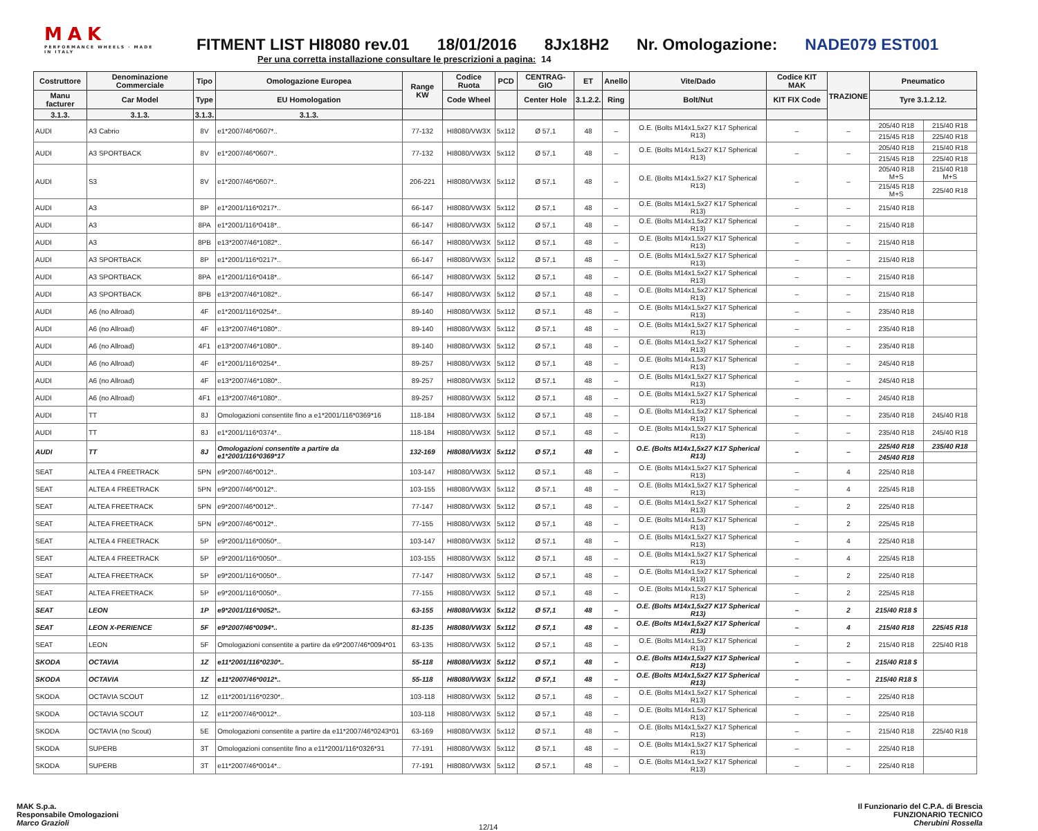MAK
PERFORMANCE WHEELS · MADE IN ITALY
FITMENT LIST HI8080 rev.01 18/01/2016 8Jx18H2 Nr. Omologazione: NADE079 EST001
Per una corretta installazione consultare le prescrizioni a pagina: 14
| Costruttore | Denominazione Commerciale | Tipo | Omologazione Europea | Range KW | Codice Ruota | PCD | CENTRAG-GIO | ET | Anello | Vite/Dado | Codice KIT MAK | TRAZIONE | Pneumatico | |
| --- | --- | --- | --- | --- | --- | --- | --- | --- | --- | --- | --- | --- | --- | --- |
| Manu facturer | Car Model | Type | EU Homologation | | Code Wheel | | Center Hole | 3.1.2.2. | Ring | Bolt/Nut | KIT FIX Code | | Tyre 3.1.2.12. | |
| 3.1.3. | 3.1.3. | 3.1.3. | 3.1.3. | | | | | | | | | | | |
| AUDI | A3 Cabrio | 8V | e1*2007/46*0607*.. | 77-132 | HI8080/VW3X | 5x112 | Ø 57,1 | 48 | – | O.E. (Bolts M14x1,5x27 K17 Spherical R13) | – | – | 205/40 R18 | 215/40 R18 |
| | | | | | | | | | | | | | 215/45 R18 | 225/40 R18 |
| AUDI | A3 SPORTBACK | 8V | e1*2007/46*0607*.. | 77-132 | HI8080/VW3X | 5x112 | Ø 57,1 | 48 | – | O.E. (Bolts M14x1,5x27 K17 Spherical R13) | – | – | 205/40 R18 | 215/40 R18 |
| | | | | | | | | | | | | | 215/45 R18 | 225/40 R18 |
| AUDI | S3 | 8V | e1*2007/46*0607*.. | 206-221 | HI8080/VW3X | 5x112 | Ø 57,1 | 48 | – | O.E. (Bolts M14x1,5x27 K17 Spherical R13) | – | – | 205/40 R18 M+S | 215/40 R18 M+S |
| | | | | | | | | | | | | | 215/45 R18 M+S | 225/40 R18 |
| AUDI | A3 | 8P | e1*2001/116*0217*.. | 66-147 | HI8080/VW3X | 5x112 | Ø 57,1 | 48 | – | O.E. (Bolts M14x1,5x27 K17 Spherical R13) | – | – | 215/40 R18 | |
| AUDI | A3 | 8PA | e1*2001/116*0418*.. | 66-147 | HI8080/VW3X | 5x112 | Ø 57,1 | 48 | – | O.E. (Bolts M14x1,5x27 K17 Spherical R13) | – | – | 215/40 R18 | |
| AUDI | A3 | 8PB | e13*2007/46*1082*.. | 66-147 | HI8080/VW3X | 5x112 | Ø 57,1 | 48 | – | O.E. (Bolts M14x1,5x27 K17 Spherical R13) | – | – | 215/40 R18 | |
| AUDI | A3 SPORTBACK | 8P | e1*2001/116*0217*.. | 66-147 | HI8080/VW3X | 5x112 | Ø 57,1 | 48 | – | O.E. (Bolts M14x1,5x27 K17 Spherical R13) | – | – | 215/40 R18 | |
| AUDI | A3 SPORTBACK | 8PA | e1*2001/116*0418*.. | 66-147 | HI8080/VW3X | 5x112 | Ø 57,1 | 48 | – | O.E. (Bolts M14x1,5x27 K17 Spherical R13) | – | – | 215/40 R18 | |
| AUDI | A3 SPORTBACK | 8PB | e13*2007/46*1082*.. | 66-147 | HI8080/VW3X | 5x112 | Ø 57,1 | 48 | – | O.E. (Bolts M14x1,5x27 K17 Spherical R13) | – | – | 215/40 R18 | |
| AUDI | A6 (no Allroad) | 4F | e1*2001/116*0254*.. | 89-140 | HI8080/VW3X | 5x112 | Ø 57,1 | 48 | – | O.E. (Bolts M14x1,5x27 K17 Spherical R13) | – | – | 235/40 R18 | |
| AUDI | A6 (no Allroad) | 4F | e13*2007/46*1080*.. | 89-140 | HI8080/VW3X | 5x112 | Ø 57,1 | 48 | – | O.E. (Bolts M14x1,5x27 K17 Spherical R13) | – | – | 235/40 R18 | |
| AUDI | A6 (no Allroad) | 4F1 | e13*2007/46*1080*.. | 89-140 | HI8080/VW3X | 5x112 | Ø 57,1 | 48 | – | O.E. (Bolts M14x1,5x27 K17 Spherical R13) | – | – | 235/40 R18 | |
| AUDI | A6 (no Allroad) | 4F | e1*2001/116*0254*.. | 89-257 | HI8080/VW3X | 5x112 | Ø 57,1 | 48 | – | O.E. (Bolts M14x1,5x27 K17 Spherical R13) | – | – | 245/40 R18 | |
| AUDI | A6 (no Allroad) | 4F | e13*2007/46*1080*.. | 89-257 | HI8080/VW3X | 5x112 | Ø 57,1 | 48 | – | O.E. (Bolts M14x1,5x27 K17 Spherical R13) | – | – | 245/40 R18 | |
| AUDI | A6 (no Allroad) | 4F1 | e13*2007/46*1080*.. | 89-257 | HI8080/VW3X | 5x112 | Ø 57,1 | 48 | – | O.E. (Bolts M14x1,5x27 K17 Spherical R13) | – | – | 245/40 R18 | |
| AUDI | TT | 8J | Omologazioni consentite fino a e1*2001/116*0369*16 | 118-184 | HI8080/VW3X | 5x112 | Ø 57,1 | 48 | – | O.E. (Bolts M14x1,5x27 K17 Spherical R13) | – | – | 235/40 R18 | 245/40 R18 |
| AUDI | TT | 8J | e1*2001/116*0374*.. | 118-184 | HI8080/VW3X | 5x112 | Ø 57,1 | 48 | – | O.E. (Bolts M14x1,5x27 K17 Spherical R13) | – | – | 235/40 R18 | 245/40 R18 |
| AUDI | TT | 8J | Omologazioni consentite a partire da e1*2001/116*0369*17 | 132-169 | HI8080/VW3X | 5x112 | Ø 57,1 | 48 | – | O.E. (Bolts M14x1,5x27 K17 Spherical R13) | – | – | 225/40 R18 | 235/40 R18 |
| | | | | | | | | | | | | | 245/40 R18 | |
| SEAT | ALTEA 4 FREETRACK | 5PN | e9*2007/46*0012*.. | 103-147 | HI8080/VW3X | 5x112 | Ø 57,1 | 48 | – | O.E. (Bolts M14x1,5x27 K17 Spherical R13) | – | 4 | 225/40 R18 | |
| SEAT | ALTEA 4 FREETRACK | 5PN | e9*2007/46*0012*.. | 103-155 | HI8080/VW3X | 5x112 | Ø 57,1 | 48 | – | O.E. (Bolts M14x1,5x27 K17 Spherical R13) | – | 4 | 225/45 R18 | |
| SEAT | ALTEA FREETRACK | 5PN | e9*2007/46*0012*.. | 77-147 | HI8080/VW3X | 5x112 | Ø 57,1 | 48 | – | O.E. (Bolts M14x1,5x27 K17 Spherical R13) | – | 2 | 225/40 R18 | |
| SEAT | ALTEA FREETRACK | 5PN | e9*2007/46*0012*.. | 77-155 | HI8080/VW3X | 5x112 | Ø 57,1 | 48 | – | O.E. (Bolts M14x1,5x27 K17 Spherical R13) | – | 2 | 225/45 R18 | |
| SEAT | ALTEA 4 FREETRACK | 5P | e9*2001/116*0050*.. | 103-147 | HI8080/VW3X | 5x112 | Ø 57,1 | 48 | – | O.E. (Bolts M14x1,5x27 K17 Spherical R13) | – | 4 | 225/40 R18 | |
| SEAT | ALTEA 4 FREETRACK | 5P | e9*2001/116*0050*.. | 103-155 | HI8080/VW3X | 5x112 | Ø 57,1 | 48 | – | O.E. (Bolts M14x1,5x27 K17 Spherical R13) | – | 4 | 225/45 R18 | |
| SEAT | ALTEA FREETRACK | 5P | e9*2001/116*0050*.. | 77-147 | HI8080/VW3X | 5x112 | Ø 57,1 | 48 | – | O.E. (Bolts M14x1,5x27 K17 Spherical R13) | – | 2 | 225/40 R18 | |
| SEAT | ALTEA FREETRACK | 5P | e9*2001/116*0050*.. | 77-155 | HI8080/VW3X | 5x112 | Ø 57,1 | 48 | – | O.E. (Bolts M14x1,5x27 K17 Spherical R13) | – | 2 | 225/45 R18 | |
| SEAT | LEON | 1P | e9*2001/116*0052*.. | 63-155 | HI8080/VW3X | 5x112 | Ø 57,1 | 48 | – | O.E. (Bolts M14x1,5x27 K17 Spherical R13) | – | 2 | 215/40 R18 $ | |
| SEAT | LEON X-PERIENCE | 5F | e9*2007/46*0094*.. | 81-135 | HI8080/VW3X | 5x112 | Ø 57,1 | 48 | – | O.E. (Bolts M14x1,5x27 K17 Spherical R13) | – | 4 | 215/40 R18 | 225/45 R18 |
| SEAT | LEON | 5F | Omologazioni consentite a partire da e9*2007/46*0094*01 | 63-135 | HI8080/VW3X | 5x112 | Ø 57,1 | 48 | – | O.E. (Bolts M14x1,5x27 K17 Spherical R13) | – | 2 | 215/40 R18 | 225/40 R18 |
| SKODA | OCTAVIA | 1Z | e11*2001/116*0230*.. | 55-118 | HI8080/VW3X | 5x112 | Ø 57,1 | 48 | – | O.E. (Bolts M14x1,5x27 K17 Spherical R13) | – | – | 215/40 R18 $ | |
| SKODA | OCTAVIA | 1Z | e11*2007/46*0012*.. | 55-118 | HI8080/VW3X | 5x112 | Ø 57,1 | 48 | – | O.E. (Bolts M14x1,5x27 K17 Spherical R13) | – | – | 215/40 R18 $ | |
| SKODA | OCTAVIA SCOUT | 1Z | e11*2001/116*0230*.. | 103-118 | HI8080/VW3X | 5x112 | Ø 57,1 | 48 | – | O.E. (Bolts M14x1,5x27 K17 Spherical R13) | – | – | 225/40 R18 | |
| SKODA | OCTAVIA SCOUT | 1Z | e11*2007/46*0012*.. | 103-118 | HI8080/VW3X | 5x112 | Ø 57,1 | 48 | – | O.E. (Bolts M14x1,5x27 K17 Spherical R13) | – | – | 225/40 R18 | |
| SKODA | OCTAVIA (no Scout) | 5E | Omologazioni consentite a partire da e11*2007/46*0243*01 | 63-169 | HI8080/VW3X | 5x112 | Ø 57,1 | 48 | – | O.E. (Bolts M14x1,5x27 K17 Spherical R13) | – | – | 215/40 R18 | 225/40 R18 |
| SKODA | SUPERB | 3T | Omologazioni consentite fino a e11*2001/116*0326*31 | 77-191 | HI8080/VW3X | 5x112 | Ø 57,1 | 48 | – | O.E. (Bolts M14x1,5x27 K17 Spherical R13) | – | – | 225/40 R18 | |
| SKODA | SUPERB | 3T | e11*2007/46*0014*.. | 77-191 | HI8080/VW3X | 5x112 | Ø 57,1 | 48 | – | O.E. (Bolts M14x1,5x27 K17 Spherical R13) | – | – | 225/40 R18 | |
MAK S.p.a.
Responsabile Omologazioni
Marco Grazioli
12/14
Il Funzionario del C.P.A. di Brescia
FUNZIONARIO TECNICO
Cherubini Rossella